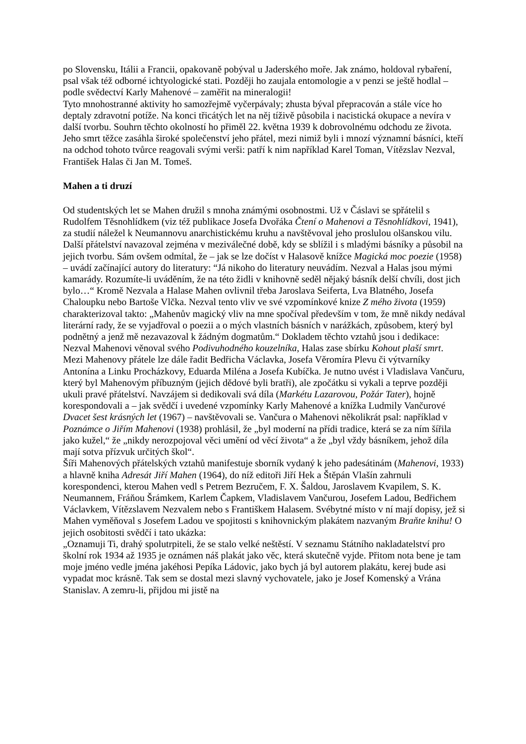po Slovensku, Itálii a Francii, opakovaně pobýval u Jaderského moře. Jak známo, holdoval rybaření, psal však též odborné ichtyologické stati. Později ho zaujala entomologie a v penzi se ještě hodlal – podle svědectví Karly Mahenové – zaměřit na mineralogii!
Tyto mnohostranné aktivity ho samozřejmě vyčerpávaly; zhusta býval přepracován a stále více ho deptaly zdravotní potíže. Na konci třicátých let na něj tíživě působila i nacistická okupace a nevíra v další tvorbu. Souhrn těchto okolností ho přiměl 22. května 1939 k dobrovolnému odchodu ze života. Jeho smrt těžce zasáhla široké společenství jeho přátel, mezi nimiž byli i mnozí významní básníci, kteří na odchod tohoto tvůrce reagovali svými verši: patří k nim například Karel Toman, Vítězslav Nezval, František Halas či Jan M. Tomeš.
Mahen a ti druzí
Od studentských let se Mahen družil s mnoha známými osobnostmi. Už v Čáslavi se spřátelil s Rudolfem Těsnohlídkem (viz též publikace Josefa Dvořáka Čtení o Mahenovi a Těsnohlídkovi, 1941), za studií náležel k Neumannovu anarchistickému kruhu a navštěvoval jeho proslulou olšanskou vilu. Další přátelství navazoval zejména v meziválečné době, kdy se sblížil i s mladými básníky a působil na jejich tvorbu. Sám ovšem odmítal, že – jak se lze dočíst v Halasově knížce Magická moc poezie (1958) – uvádí začínající autory do literatury: “Já nikoho do literatury neuvádím. Nezval a Halas jsou mými kamarády. Rozumíte-li uváděním, že na této židli v knihovně seděl nějaký básník delší chvíli, dost jich bylo…“ Kromě Nezvala a Halase Mahen ovlivnil třeba Jaroslava Seiferta, Lva Blatného, Josefa Chaloupku nebo Bartoše Vlčka. Nezval tento vliv ve své vzpomínkové knize Z mého života (1959) charakterizoval takto: „Mahenův magický vliv na mne spočíval především v tom, že mně nikdy nedával literární rady, že se vyjadřoval o poezii a o mých vlastních básních v narážkách, způsobem, který byl podnětný a jenž mě nezavazoval k žádným dogmatům.“ Dokladem těchto vztahů jsou i dedikace: Nezval Mahenovi věnoval svého Podivuhodného kouzelníka, Halas zase sbírku Kohout plaší smrt.
Mezi Mahenovy přátele lze dále řadit Bedřicha Václavka, Josefa Věromíra Plevu či výtvarníky Antonína a Linku Procházkovy, Eduarda Miléna a Josefa Kubíčka. Je nutno uvést i Vladislava Vančuru, který byl Mahenovým příbuzným (jejich dědové byli bratři), ale zpočátku si vykali a teprve později ukuli pravé přátelství. Navzájem si dedikovali svá díla (Markétu Lazarovou, Požár Tater), hojně korespondovali a – jak svědčí i uvedené vzpomínky Karly Mahenové a knížka Ludmily Vančurové Dvacet šest krásných let (1967) – navštěvovali se. Vančura o Mahenovi několikrát psal: například v Poznámce o Jiřím Mahenovi (1938) prohlásil, že „byl moderní na přídi tradice, která se za ním šířila jako kužel,“ že „nikdy nerozpojoval věci umění od věcí života“ a že „byl vždy básníkem, jehož díla mají sotva přízvuk určitých škol“.
Šíři Mahenových přátelských vztahů manifestuje sborník vydaný k jeho padesátinám (Mahenovi, 1933) a hlavně kniha Adresát Jiří Mahen (1964), do níž editoři Jiří Hek a Štěpán Vlašín zahrnuli korespondenci, kterou Mahen vedl s Petrem Bezručem, F. X. Šaldou, Jaroslavem Kvapilem, S. K. Neumannem, Fráňou Šrámkem, Karlem Čapkem, Vladislavem Vančurou, Josefem Ladou, Bedřichem Václavkem, Vítězslavem Nezvalem nebo s Františkem Halasem. Svébytné místo v ní mají dopisy, jež si Mahen vyměňoval s Josefem Ladou ve spojitosti s knihovnickým plakátem nazvaným Braňte knihu! O jejich osobitosti svědčí i tato ukázka:
„Oznamuji Ti, drahý spolutrpiteli, že se stalo velké neštěstí. V seznamu Státního nakladatelství pro školní rok 1934 až 1935 je oznámen náš plakát jako věc, která skutečně vyjde. Přitom nota bene je tam moje jméno vedle jména jakéhosi Pepíka Ládovic, jako bych já byl autorem plakátu, kerej bude asi vypadat moc krásně. Tak sem se dostal mezi slavný vychovatele, jako je Josef Komenský a Vrána Stanislav. A zemru-li, přijdou mi jistě na